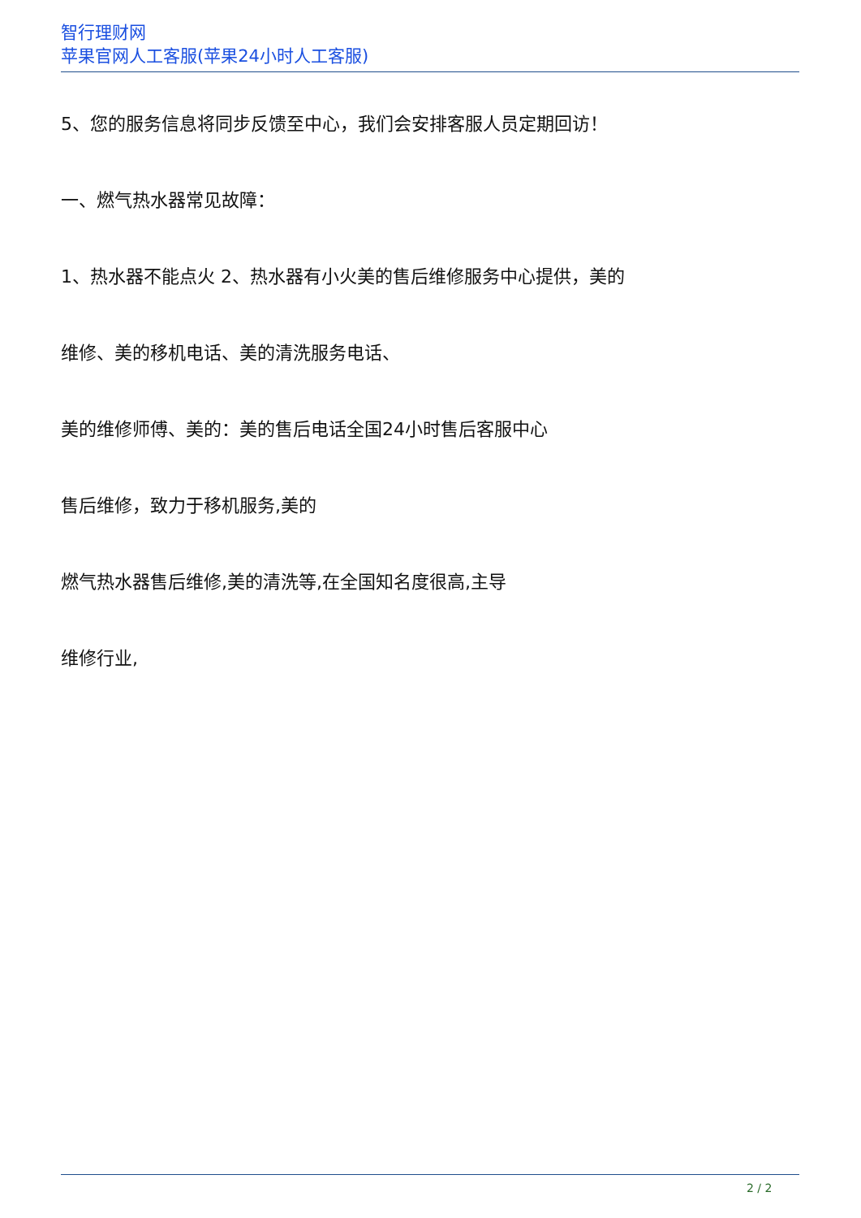智行理财网
苹果官网人工客服(苹果24小时人工客服)
5、您的服务信息将同步反馈至中心，我们会安排客服人员定期回访！
一、燃气热水器常见故障：
1、热水器不能点火 2、热水器有小火美的售后维修服务中心提供，美的
维修、美的移机电话、美的清洗服务电话、
美的维修师傅、美的：美的售后电话全国24小时售后客服中心
售后维修，致力于移机服务,美的
燃气热水器售后维修,美的清洗等,在全国知名度很高,主导
维修行业,
2 / 2